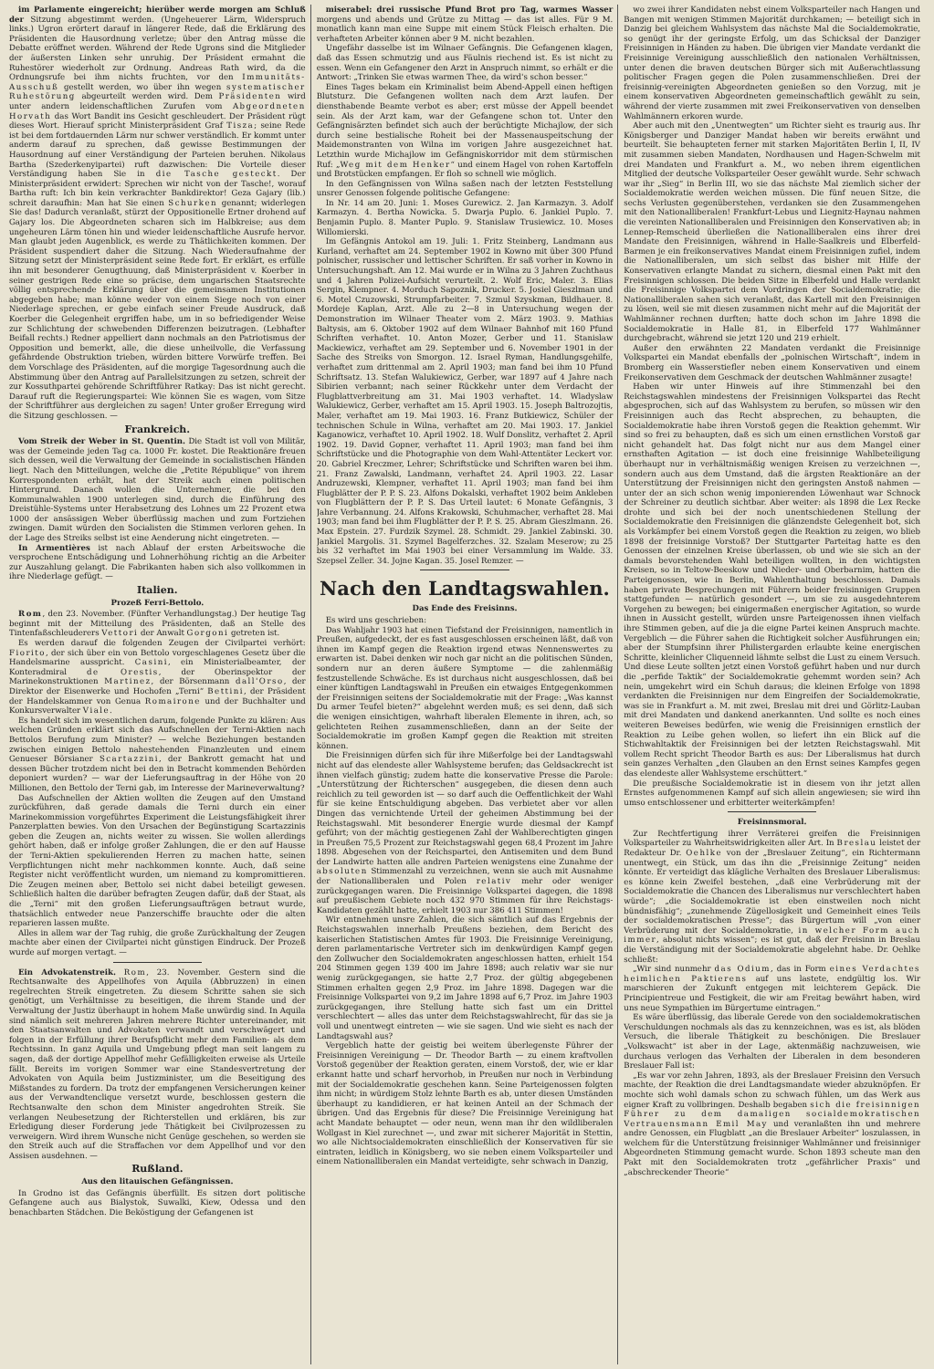im Parlamente eingereicht; hierüber werde morgen am Schluß der Sitzung abgestimmt werden. (Ungeheuerer Lärm, Widerspruch links.) Ugron erörtert darauf in längerer Rede, daß die Erklärung des Präsidenten die Hausordnung verletze; über den Antrag müsse die Debatte eröffnet werden. Während der Rede Ugrons sind die Mitglieder der äußersten Linken sehr unruhig. Der Präsident ermahnt die Ruhestörer wiederholt zur Ordnung. Andreas Rath wird, da die Ordnungsrufe bei ihm nichts fruchten, vor den Immunitäts-Ausschuß gestellt werden, wo über ihn wegen systematischer Ruhestörung abgeurteilt werden wird. Dem Präsidenten wird unter andern leidenschaftlichen Zurufen vom Abgeordneten Horvath das Wort Bandit ins Gesicht geschleudert. Der Präsident rügt dieses Wort. Hierauf spricht Ministerpräsident Graf Tisza; seine Rede ist bei dem fortdauernden Lärm nur schwer verständlich. Er kommt unter anderm darauf zu sprechen, daß gewisse Bestimmungen der Hausordnung auf einer Verständigung der Parteien beruhen. Nikolaus Bartha (Szederkenyipartei) ruft dazwischen: Die Vorteile dieser Verständigung haben Sie in die Tasche gesteckt. Der Ministerpräsident erwidert: Sprechen wir nicht von der Tasche!, worauf Bartha ruft: Ich bin kein verkrachter Bankdirektor! Geza Gajary (lib.) schreit daraufhin: Man hat Sie einen Schurken genannt; widerlegen Sie das! Dadurch veranlaßt, stürzt der Oppositionelle Ertner drohend auf Gajary los. Die Abgeordneten scharen sich im Halbkreise; aus dem ungeheuren Lärm tönen hin und wieder leidenschaftliche Ausrufe hervor. Man glaubt jeden Augenblick, es werde zu Thätlichkeiten kommen. Der Präsident suspendiert daher die Sitzung. Nach Wiederaufnahme der Sitzung setzt der Ministerpräsident seine Rede fort. Er erklärt, es erfülle ihn mit besonderer Genugthuung, daß Ministerpräsident v. Koerber in seiner gestrigen Rede eine so präcise, dem ungarischen Staatsrechte völlig entsprechende Erklärung über die gemeinsamen Institutionen abgegeben habe; man könne weder von einem Siege noch von einer Niederlage sprechen, er gebe einfach seiner Freude Ausdruck, daß Koerber die Gelegenheit ergriffen habe, um in so befriedigender Weise zur Schlichtung der schwebenden Differenzen beizutragen. (Lebhafter Beifall rechts.) Redner appelliert dann nochmals an den Patriotismus der Opposition und bemerkt, alle, die diese unheilvolle, die Verfassung gefährdende Obstruktion trieben, würden bittere Vorwürfe treffen. Bei dem Vorschlage des Präsidenten, auf die morgige Tagesordnung auch die Abstimmung über den Antrag auf Parallelsitzungen zu setzen, schreit der zur Kossuthpartei gehörende Schriftführer Ratkay: Das ist nicht gerecht. Darauf ruft die Regierungspartei: Wie können Sie es wagen, vom Sitze der Schriftführer aus dergleichen zu sagen! Unter großer Erregung wird die Sitzung geschlossen. —
Frankreich.
Vom Streik der Weber in St. Quentin. Die Stadt ist voll von Militär, was der Gemeinde jeden Tag ca. 1000 Fr. kostet. Die Reaktionäre freuen sich dessen, weil die Verwaltung der Gemeinde in socialistischen Händen liegt. Nach den Mitteilungen, welche die „Petite République“ von ihrem Korrespondenten erhält, hat der Streik auch einen politischen Hintergrund. Danach wollen die Unternehmer, die bei den Kommunalwahlen 1900 unterlegen sind, durch die Einführung des Dreistühle-Systems unter Herabsetzung des Lohnes um 22 Prozent etwa 1000 der ansässigen Weber überflüssig machen und zum Fortziehen zwingen. Damit würden den Socialisten die Stimmen verloren gehen. In der Lage des Streiks selbst ist eine Aenderung nicht eingetreten. —
In Armentières ist nach Ablauf der ersten Arbeitswoche die versprochene Entschädigung und Lohnerhöhung richtig an die Arbeiter zur Auszahlung gelangt. Die Fabrikanten haben sich also vollkommen in ihre Niederlage gefügt. —
Italien.
Prozeß Ferri-Bettolo.
Rom, den 23. November. (Fünfter Verhandlungstag.) Der heutige Tag beginnt mit der Mitteilung des Präsidenten, daß an Stelle des Tintenfaßschleuderers Vettori der Anwalt Gorgoni getreten ist.
Es werden darauf die folgenden Zeugen der Civilpartei verhört: Fiorito, der sich über ein von Bettolo vorgeschlagenes Gesetz über die Handelsmarine ausspricht. Casini, ein Ministerialbeamter, der Konteradmiral de Orestis, der Oberinspektor der Marinekonstruktionen Martinez, der Börsenmann dall'Orso, der Direktor der Eisenwerke und Hochofen „Terni“ Bettini, der Präsident der Handelskammer von Genua Romairone und der Buchhalter und Konkursverwalter Viale.
Es handelt sich im wesentlichen darum, folgende Punkte zu klären: Aus welchen Gründen erklärt sich das Aufschnellen der Terni-Aktien nach Bettolos Berufung zum Minister? — welche Beziehungen bestanden zwischen einigen Bettolo nahestehenden Finanzleuten und einem Genueser Börsianer Scartazzini, der Bankrott gemacht hat und dessen Bücher trotzdem nicht bei den in Betracht kommenden Behörden deponiert wurden? — war der Lieferungsauftrag in der Höhe von 20 Millionen, den Bettolo der Terni gab, im Interesse der Marineverwaltung?
Das Aufschnellen der Aktien wollten die Zeugen auf den Umstand zurückführen, daß gerade damals die Terni durch ein einer Marinekommission vorgeführtes Experiment die Leistungsfähigkeit ihrer Panzerplatten bewies. Von den Ursachen der Begünstigung Scartazzinis geben die Zeugen an, nichts weiter zu wissen. Sie wollen allerdings gehört haben, daß er infolge großer Zahlungen, die er den auf Hausse der Terni-Aktien spekulierenden Herren zu machen hatte, seinen Verpflichtungen nicht mehr nachkommen konnte. Auch, daß seine Register nicht veröffentlicht wurden, um niemand zu kompromittieren. Die Zeugen meinen aber, Bettolo sei nicht dabei beteiligt gewesen. Schließlich halten die darüber befragten Zeugen dafür, daß der Staat, als die „Terni“ mit den großen Lieferungsaufträgen betraut wurde, thatsächlich entweder neue Panzerschiffe brauchte oder die alten reparieren lassen mußte.
Alles in allem war der Tag ruhig, die große Zurückhaltung der Zeugen machte aber einen der Civilpartei nicht günstigen Eindruck. Der Prozeß wurde auf morgen vertagt. —
Ein Advokatenstreik. Rom, 23. November. Gestern sind die Rechtsanwalte des Appellhofes von Aquila (Abbruzzen) in einen regelrechten Streik eingetreten. Zu diesem Schritte sahen sie sich genötigt, um Verhältnisse zu beseitigen, die ihrem Stande und der Verwaltung der Justiz überhaupt in hohem Maße unwürdig sind. In Aquila sind nämlich seit mehreren Jahren mehrere Richter untereinander, mit den Staatsanwalten und Advokaten verwandt und verschwägert und folgen in der Erfüllung ihrer Berufspflicht mehr dem Familien- als dem Rechtssinn. In ganz Aquila und Umgebung pflegt man seit langem zu sagen, daß der dortige Appellhof mehr Gefälligkeiten erweise als Urteile fällt. Bereits im vorigen Sommer war eine Standesvertretung der Advokaten von Aquila beim Justizminister, um die Beseitigung des Mißstandes zu fordern. Da trotz der empfangenen Versicherungen keiner aus der Verwandtenclique versetzt wurde, beschlossen gestern die Rechtsanwalte den schon dem Minister angedrohten Streik. Sie verlangen Neubesetzung der Richterstellen und erklären, bis zur Erledigung dieser Forderung jede Thätigkeit bei Civilprozessen zu verweigern. Wird ihrem Wunsche nicht Genüge geschehen, so werden sie den Streik auch auf die Straffachen vor dem Appellhof und vor den Assisen ausdehnen. —
Rußland.
Aus den litauischen Gefängnissen.
In Grodno ist das Gefängnis überfüllt. Es sitzen dort politische Gefangene auch aus Bialystok, Suwalki, Kiew, Odessa und den benachbarten Städchen. Die Beköstigung der Gefangenen ist
miserabel: drei russische Pfund Brot pro Tag, warmes Wasser morgens und abends und Grütze zu Mittag — das ist alles. Für 9 M. monatlich kann man eine Suppe mit einem Stück Fleisch erhalten. Die verhafteten Arbeiter können aber 9 M. nicht bezahlen.
Ungefähr dasselbe ist im Wilnaer Gefängnis. Die Gefangenen klagen, daß das Essen schmutzig und aus Fäulnis riechend ist. Es ist nicht zu essen. Wenn ein Gefangener den Arzt in Anspruch nimmt, so erhält er die Antwort: „Trinken Sie etwas warmen Thee, da wird's schon besser.“
Eines Tages bekam ein Kriminalist beim Abend-Appell einen heftigen Blutsturz. Die Gefangenen wollten nach dem Arzt laufen. Der diensthabende Beamte verbot es aber; erst müsse der Appell beendet sein. Als der Arzt kam, war der Gefangene schon tot. Unter den Gefängnisärzten befindet sich auch der berüchtigte Michajlow, der sich durch seine bestialische Roheit bei der Massenauspeitschung der Maidemonstranten von Wilna im vorigen Jahre ausgezeichnet hat. Letzthin wurde Michajlow im Gefängniskorridor mit dem stürmischen Ruf: „Weg mit dem Henker“ und einem Hagel von rohen Kartoffeln und Brotstücken empfangen. Er floh so schnell wie möglich.
In den Gefängnissen von Wilna saßen nach der letzten Feststellung unsrer Genossen folgende politische Gefangene:
In Nr. 14 am 20. Juni: 1. Moses Gurewicz. 2. Jan Karmazyn. 3. Adolf Karmazyn. 4. Bertha Nowicka. 5. Dwarja Puplo. 6. Jankiel Puplo. 7. Benjamin Puplo. 8. Manter Puplo. 9. Stanislaw Trusiewicz. 10. Moses Willomierski.
Im Gefängnis Antokol am 19. Juli: 1. Fritz Steinberg, Landmann aus Kurland, verhaftet am 24. September 1902 in Kowno mit über 300 Pfund polnischer, russischer und lettischer Schriften. Er saß vorher in Kowno in Untersuchungshaft. Am 12. Mai wurde er in Wilna zu 3 Jahren Zuchthaus und 4 Jahren Polizei-Aufsicht verurteilt. 2. Wolf Eric, Maler. 3. Elias Sergin, Klempner. 4. Morduch Sapoznik, Drucker. 5. Josiel Gieszlman und 6. Motel Czuzowski, Strumpfarbeiter. 7. Szmul Szyskman, Bildhauer. 8. Mordeje Kaplan, Arzt. Alle zu 2—8 in Untersuchung wegen der Demonstration im Wilnaer Theater vom 2. März 1903. 9. Mathias Baltysis, am 6. Oktober 1902 auf dem Wilnaer Bahnhof mit 160 Pfund Schriften verhaftet. 10. Anton Mozer, Gerber und 11. Stanislaw Mackiewicz, verhaftet am 29. September und 6. November 1901 in der Sache des Streiks von Smorgon. 12. Israel Ryman, Handlungsgehilfe, verhaftet zum drittenmal am 2. April 1903; man fand bei ihm 10 Pfund Schriftsatz. 13. Stefan Walukiewicz, Gerber, war 1897 auf 4 Jahre nach Sibirien verbannt; nach seiner Rückkehr unter dem Verdacht der Flugblattverbreitung am 31. Mai 1903 verhaftet. 14. Wladyslaw Walukiewicz, Gerber, verhaftet am 15. April 1903. 15. Joseph Baltrozojtis, Maler, verhaftet am 19. Mai 1903. 16. Franz Butkiewicz, Schüler der technischen Schule in Wilna, verhaftet am 20. Mai 1903. 17. Jankiel Kaganowicz, verhaftet 10. April 1902. 18. Wulf Donslitz, verhaftet 2. April 1902. 19. David Gopner, verhaftet 11. April 1903; man fand bei ihm Schriftstücke und die Photographie von dem Wahl-Attentäter Leckert vor. 20. Gabriel Kreczmer, Lehrer; Schriftstücke und Schriften waren bei ihm. 21. Franz Zawalski, Landmann, verhaftet 24. April 1903. 22. Lasar Andruzewski, Klempner, verhaftet 11. April 1903; man fand bei ihm Flugblätter der P. P. S. 23. Alfons Dokalski, verhaftet 1902 beim Ankleben von Flugblättern der P. P. S. Das Urteil lautet: 6 Monate Gefängnis, 3 Jahre Verbannung. 24. Alfons Krakowski, Schuhmacher, verhaftet 28. Mai 1903; man fand bei ihm Flugblätter der P. P. S. 25. Abram Gieszlmann. 26. Max Epstein. 27. Furdzik Szymel. 28. Schmidt. 29. Jankiel Zabinski. 30. Jankiel Margolis. 31. Szymel Bagelferzches. 32. Szalam Meserow; zu 25 bis 32 verhaftet im Mai 1903 bei einer Versammlung im Walde. 33. Szepsel Zeller. 34. Jojne Kagan. 35. Josel Remzer. —
Nach den Landtagswahlen.
Das Ende des Freisinns.
Es wird uns geschrieben:
Das Wahljahr 1903 hat einen Tiefstand der Freisinnigen, namentlich in Preußen, aufgedeckt, der es fast ausgeschlossen erscheinen läßt, daß von ihnen im Kampf gegen die Reaktion irgend etwas Nennenswertes zu erwarten ist. Dabei denken wir noch gar nicht an die politischen Sünden, sondern nur an deren äußere Symptome — die zahlenmäßig festzustellende Schwäche. Es ist durchaus nicht ausgeschlossen, daß bei einer künftigen Landtagswahl in Preußen ein etwaiges Entgegenkommen der Freisinnigen seitens der Socialdemokratie mit der Frage: „Was kannst Du armer Teufel bieten?“ abgelehnt werden muß; es sei denn, daß sich die wenigen einsichtigen, wahrhaft liberalen Elemente in ihren, ach, so gelichteten Reihen zusammenschließen, dann an der Seite der Socialdemokratie im großen Kampf gegen die Reaktion mit streiten können.
Die Freisinnigen dürfen sich für ihre Mißerfolge bei der Landtagswahl nicht auf das elendeste aller Wahlsysteme berufen; das Geldsackrecht ist ihnen vielfach günstig; zudem hatte die konservative Presse die Parole: „Unterstützung der Richterschen“ ausgegeben, die diesen denn auch reichlich zu teil geworden ist — so darf auch die Oeffentlichkeit der Wahl für sie keine Entschuldigung abgeben. Das verbietet aber vor allen Dingen das vernichtende Urteil der geheimen Abstimmung bei der Reichstagswahl. Mit besonderer Energie wurde diesmal der Kampf geführt; von der mächtig gestiegenen Zahl der Wahlberechtigten gingen in Preußen 75,5 Prozent zur Reichstagswahl gegen 68,4 Prozent im Jahre 1898. Abgesehen von der Reichspartei, den Antisemiten und dem Bund der Landwirte hatten alle andren Parteien wenigstens eine Zunahme der absoluten Stimmenzahl zu verzeichnen, wenn sie auch mit Ausnahme der Nationalliberalen und Polen relativ mehr oder weniger zurückgegangen waren. Die Freisinnige Volkspartei dagegen, die 1898 auf preußischem Gebiete noch 432 970 Stimmen für ihre Reichstags-Kandidaten gezählt hatte, erhielt 1903 nur 386 411 Stimmen!
Wir entnehmen unsre Zahlen, die sich sämtlich auf das Ergebnis der Reichstagswahlen innerhalb Preußens beziehen, dem Bericht des kaiserlichen Statistischen Amtes für 1903. Die Freisinnige Vereinigung, deren parlamentarische Vertreter sich im denkwürdigen Kampf gegen den Zollwucher den Socialdemokraten angeschlossen hatten, erhielt 154 204 Stimmen gegen 139 400 im Jahre 1898; auch relativ war sie nur wenig zurückgegangen, sie hatte 2,7 Proz. der gültig abgegebenen Stimmen erhalten gegen 2,9 Proz. im Jahre 1898. Dagegen war die Freisinnige Volkspartei von 9,2 im Jahre 1898 auf 6,7 Proz. im Jahre 1903 zurückgegangen, ihre Stellung hatte sich fast um ein Drittel verschlechtert — alles das unter dem Reichstagswahlrecht, für das sie ja voll und unentwegt eintreten — wie sie sagen. Und wie sieht es nach der Landtagswahl aus?
Vergeblich hatte der geistig bei weitem überlegenste Führer der Freisinnigen Vereinigung — Dr. Theodor Barth — zu einem kraftvollen Vorstoß gegenüber der Reaktion geraten, einem Vorstoß, der, wie er klar erkannt hatte und scharf hervorhob, in Preußen nur noch in Verbindung mit der Socialdemokratie geschehen kann. Seine Parteigenossen folgten ihm nicht; in würdigem Stolz lehnte Barth es ab, unter diesen Umständen überhaupt zu kandidieren, er hat keinen Anteil an der Schmach der übrigen. Und das Ergebnis für diese? Die Freisinnige Vereinigung hat acht Mandate behauptet — oder neun, wenn man ihr den wildliberalen Wollgast in Kiel zurechnet —, und zwar mit sicherer Majorität in Stettin, wo alle Nichtsocialdemokraten einschließlich der Konservativen für sie eintraten, leidlich in Königsberg, wo sie neben einem Volksparteiler und einem Nationalliberalen ein Mandat verteidigte, sehr schwach in Danzig,
wo zwei ihrer Kandidaten nebst einem Volksparteiler nach Hangen und Bangen mit wenigen Stimmen Majorität durchkamen; — beteiligt sich in Danzig bei gleichem Wahlsystem das nächste Mal die Socialdemokratie, so genügt ihr der geringste Erfolg, um das Schicksal der Danziger Freisinnigen in Händen zu haben. Die übrigen vier Mandate verdankt die Freisinnige Vereinigung ausschließlich den nationalen Verhältnissen, unter denen die braven deutschen Bürger sich mit Außerachtlassung politischer Fragen gegen die Polen zusammenschließen. Drei der freisinnig-vereinigten Abgeordneten genießen so den Vorzug, mit je einem konservativen Abgeordneten gemeinschaftlich gewählt zu sein, während der vierte zusammen mit zwei Freikonservativen von denselben Wahlmännern erkoren wurde.
Aber auch mit den „Unentwegten“ um Richter sieht es traurig aus. Ihr Königsberger und Danziger Mandat haben wir bereits erwähnt und beurteilt. Sie behaupteten ferner mit starken Majoritäten Berlin I, II, IV mit zusammen sieben Mandaten, Nordhausen und Hagen-Schwelm mit drei Mandaten und Frankfurt a. M., wo neben ihrem eigentlichen Mitglied der deutsche Volksparteiler Oeser gewählt wurde. Sehr schwach war ihr „Sieg“ in Berlin III, wo sie das nächste Mal ziemlich sicher der Socialdemokratie werden weichen müssen. Die fünf neuen Sitze, die sechs Verlusten gegenüberstehen, verdanken sie den Zusammengehen mit den Nationalliberalen! Frankfurt-Lebus und Liegnitz-Haynau nahmen die vereinten Nationalliberalen und Freisinnigen den Konservativen ab; in Lennep-Remscheid überließen die Nationalliberalen eins ihrer drei Mandate den Freisinnigen, während in Halle-Saalkreis und Elberfeld-Barmen je ein freikonservatives Mandat einem Freisinnigen zufiel, indem die Nationalliberalen, um sich selbst das bisher mit Hilfe der Konservativen erlangte Mandat zu sichern, diesmal einen Pakt mit den Freisinnigen schlossen. Die beiden Sitze in Elberfeld und Halle verdankt die Freisinnige Volkspartei dem Vordringen der Socialdemokratie; die Nationalliberalen sahen sich veranlaßt, das Kartell mit den Freisinnigen zu lösen, weil sie mit diesen zusammen nicht mehr auf die Majorität der Wahlmänner rechnen durften; hatte doch schon im Jahre 1898 die Socialdemokratie in Halle 81, in Elberfeld 177 Wahlmänner durchgebracht, während sie jetzt 120 und 219 erhielt.
Außer den erwähnten 22 Mandaten verdankt die Freisinnige Volkspartei ein Mandat ebenfalls der „polnischen Wirtschaft“, indem in Bromberg ein Wasserstiefler neben einem Konservativen und einem Freikonservativen dem Geschmack der deutschen Wahlmänner zusagte!
Haben wir unter Hinweis auf ihre Stimmenzahl bei den Reichstagswahlen mindestens der Freisinnigen Volkspartei das Recht abgesprochen, sich auf das Wahlsystem zu berufen, so müssen wir den Freisinnigen auch das Recht absprechen, zu behaupten, die Socialdemokratie habe ihren Vorstoß gegen die Reaktion gehemmt. Wir sind so frei zu behaupten, daß es sich um einen ernstlichen Vorstoß gar nicht gehandelt hat. Das folgt nicht nur aus dem Mangel einer ernsthaften Agitation — ist doch eine freisinnige Wahlbeteiligung überhaupt nur in verhältnismäßig wenigen Kreisen zu verzeichnen —, sondern auch aus dem Umstand, daß die ärgsten Reaktionäre an der Unterstützung der Freisinnigen nicht den geringsten Anstoß nahmen — unter der an sich schon wenig imponierenden Löwenhaut war Schnock der Schreiner zu deutlich sichtbar. Aber weiter: als 1898 die Lex Recke drohte und sich bei der noch unentschiedenen Stellung der Socialdemokratie den Freisinnigen die glänzendste Gelegenheit bot, sich als Vorkämpfer bei einem Vorstoß gegen die Reaktion zu zeigen, wo blieb 1898 der freisinnige Vorstoß? Der Stuttgarter Parteitag hatte es den Genossen der einzelnen Kreise überlassen, ob und wie sie sich an der damals bevorstehenden Wahl beteiligen wollten, in den wichtigsten Kreisen, so in Teltow-Beeskow und Nieder- und Oberbarnim, hatten die Parteigenossen, wie in Berlin, Wahlenthaltung beschlossen. Damals haben private Besprechungen mit Führern beider freisinnigen Gruppen stattgefunden — natürlich gesondert —, um sie zu ausgedehnterem Vorgehen zu bewegen; bei einigermaßen energischer Agitation, so wurde ihnen in Aussicht gestellt, würden unsre Parteigenossen ihnen vielfach ihre Stimmen geben, auf die ja die eigne Partei keinen Anspruch machte. Vergeblich — die Führer sahen die Richtigkeit solcher Ausführungen ein; aber der Stumpfsinn ihrer Philistergarden erlaubte keine energischen Schritte, kleinlicher Cliquenneid lähmte selbst die Lust zu einem Versuch. Und diese Leute sollten jetzt einen Vorstoß geführt haben und nur durch die „perfide Taktik“ der Socialdemokratie gehemmt worden sein? Ach nein, umgekehrt wird ein Schuh daraus; die kleinen Erfolge von 1898 verdankten die Freisinnigen nur dem Eingreifen der Socialdemokratie, was sie in Frankfurt a. M. mit zwei, Breslau mit drei und Görlitz-Lauban mit drei Mandaten und dankend anerkannten. Und sollte es noch eines weiteren Beweises bedürfen, wie wenig die Freisinnigen ernstlich der Reaktion zu Leibe gehen wollen, so liefert ihn ein Blick auf die Stichwahltaktik der Freisinnigen bei der letzten Reichstagswahl. Mit vollem Recht spricht Theodor Barth es aus: Der Liberalismus hat durch sein ganzes Verhalten „den Glauben an den Ernst seines Kampfes gegen das elendeste aller Wahlsysteme erschüttert.“
Die preußische Socialdemokratie ist in diesem von ihr jetzt allen Ernstes aufgenommenen Kampf auf sich allein angewiesen; sie wird ihn umso entschlossener und erbitterter weiterkämpfen!
Freisinnsmoral.
Zur Rechtfertigung ihrer Verräterei greifen die Freisinnigen Volksparteiler zu Wahrheitswidrigkeiten aller Art. In Breslau leistet der Redakteur Dr. Oehlke von der „Breslauer Zeitung“, ein Richtermann unentwegt, ein Stück, um das ihn die „Freisinnige Zeitung“ neiden könnte. Er verteidigt das klägliche Verhalten des Breslauer Liberalismus: es könne kein Zweifel bestehen, „daß eine Verbrüderung mit der Socialdemokratie die Chancen des Liberalismus nur verschlechtert haben würde“; „die Socialdemokratie ist eben einstweilen noch nicht bündnisfähig“; „zunehmende Zügellosigkeit und Gemeinheit eines Teils der socialdemokratischen Presse“; das Bürgertum will „von einer Verbrüderung mit der Socialdemokratie, in welcher Form auch immer, absolut nichts wissen“; es ist gut, daß der Freisinn in Breslau die Verständigung mit der Socialdemokratie abgelehnt habe. Dr. Oehlke schließt:
„Wir sind nunmehr das Odium, das in Form eines Verdachtes heimlichen Paktierens auf uns lastete, endgültig los. Wir marschieren der Zukunft entgegen mit leichterem Gepäck. Die Principientreue und Festigkeit, die wir am Freitag bewährt haben, wird uns neue Sympathien im Bürgertume eintragen.“
Es wäre überflüssig, das liberale Gerede von den socialdemokratischen Verschuldungen nochmals als das zu kennzeichnen, was es ist, als blöden Versuch, die liberale Thätigkeit zu beschönigen. Die Breslauer „Volkswacht“ ist aber in der Lage, aktenmäßig nachzuweisen, wie durchaus verlogen das Verhalten der Liberalen in dem besonderen Breslauer Fall ist:
„Es war vor zehn Jahren, 1893, als der Breslauer Freisinn den Versuch machte, der Reaktion die drei Landtagsmandate wieder abzuknöpfen. Er mochte sich wohl damals schon zu schwach fühlen, um das Werk aus eigner Kraft zu vollbringen. Deshalb begaben sich die freisinnigen Führer zu dem damaligen socialdemokratischen Vertrauensmann Emil May und veranlaßten ihn und mehrere andre Genossen, ein Flugblatt „an die Breslauer Arbeiter“ loszulassen, in welchem für die Unterstützung freisinniger Wahlmänner und freisinniger Abgeordneten Stimmung gemacht wurde. Schon 1893 scheute man den Pakt mit den Socialdemokraten trotz „gefährlicher Praxis“ und „abschreckender Theorie“